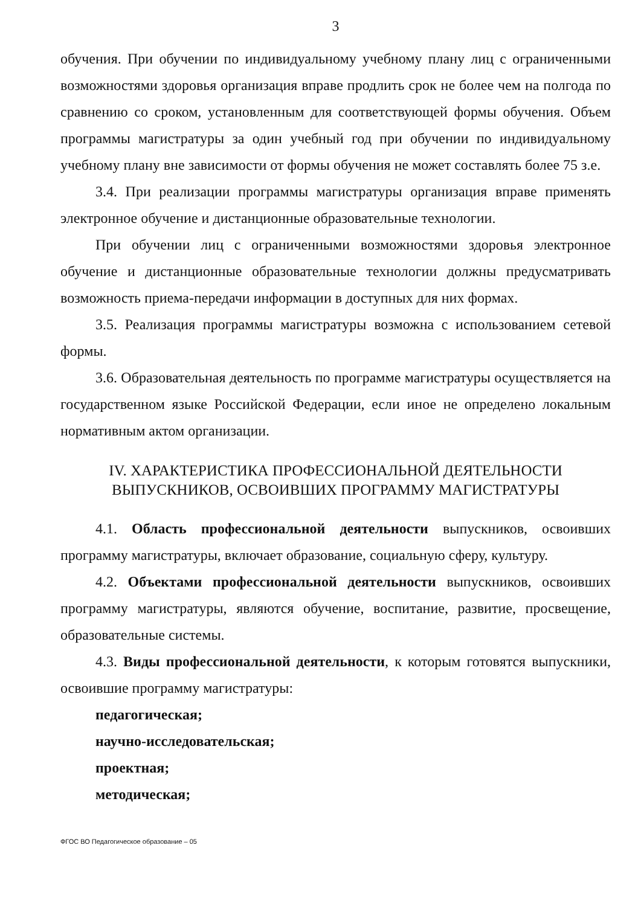3
обучения. При обучении по индивидуальному учебному плану лиц с ограниченными возможностями здоровья организация вправе продлить срок не более чем на полгода по сравнению со сроком, установленным для соответствующей формы обучения. Объем программы магистратуры за один учебный год при обучении по индивидуальному учебному плану вне зависимости от формы обучения не может составлять более 75 з.е.
3.4. При реализации программы магистратуры организация вправе применять электронное обучение и дистанционные образовательные технологии.
При обучении лиц с ограниченными возможностями здоровья электронное обучение и дистанционные образовательные технологии должны предусматривать возможность приема-передачи информации в доступных для них формах.
3.5. Реализация программы магистратуры возможна с использованием сетевой формы.
3.6. Образовательная деятельность по программе магистратуры осуществляется на государственном языке Российской Федерации, если иное не определено локальным нормативным актом организации.
IV. ХАРАКТЕРИСТИКА ПРОФЕССИОНАЛЬНОЙ ДЕЯТЕЛЬНОСТИ
ВЫПУСКНИКОВ, ОСВОИВШИХ ПРОГРАММУ МАГИСТРАТУРЫ
4.1. Область профессиональной деятельности выпускников, освоивших программу магистратуры, включает образование, социальную сферу, культуру.
4.2. Объектами профессиональной деятельности выпускников, освоивших программу магистратуры, являются обучение, воспитание, развитие, просвещение, образовательные системы.
4.3. Виды профессиональной деятельности, к которым готовятся выпускники, освоившие программу магистратуры:
педагогическая;
научно-исследовательская;
проектная;
методическая;
ФГОС ВО Педагогическое образование – 05